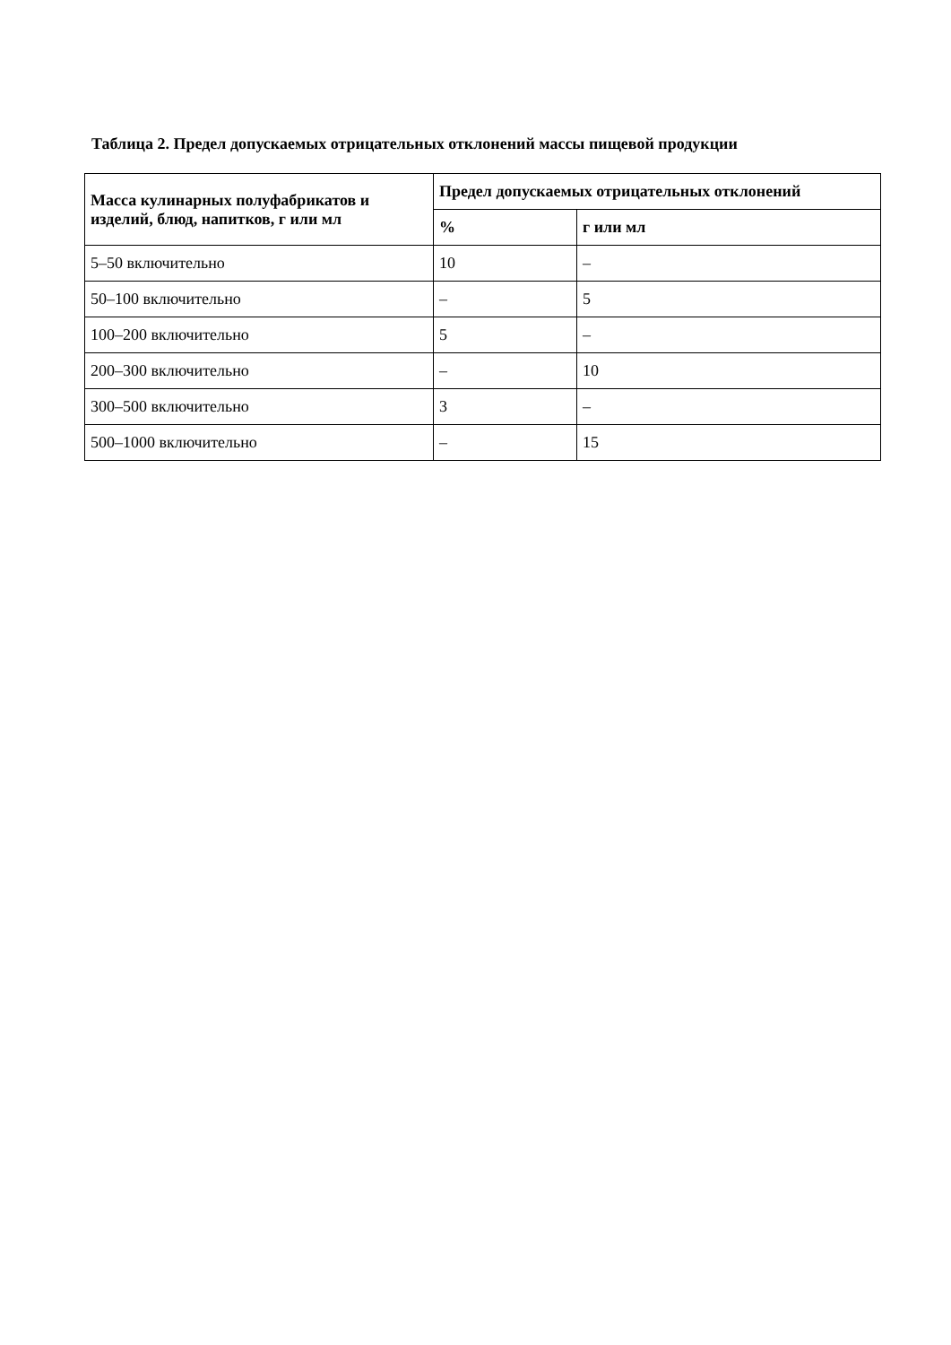Таблица 2. Предел допускаемых отрицательных отклонений массы пищевой продукции
| Масса кулинарных полуфабрикатов и изделий, блюд, напитков, г или мл | Предел допускаемых отрицательных отклонений | |
| --- | --- | --- |
| | % | г или мл |
| 5–50 включительно | 10 | – |
| 50–100 включительно | – | 5 |
| 100–200 включительно | 5 | – |
| 200–300 включительно | – | 10 |
| 300–500 включительно | 3 | – |
| 500–1000 включительно | – | 15 |